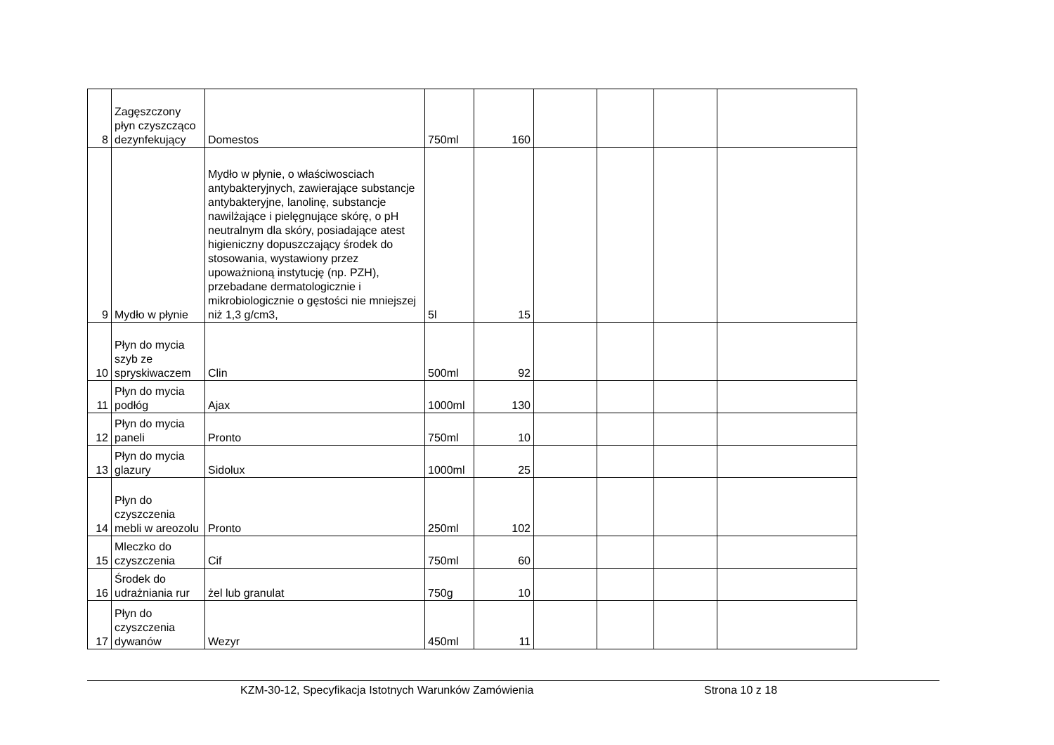| 8 | Zagęszczony płyn czyszcząco dezynfekujący | Domestos | 750ml | 160 | | | | |
| 9 | Mydło w płynie | Mydło w płynie, o właściwosciach antybakteryjnych, zawierające substancje antybakteryjne, lanolinę, substancje nawilżające i pielęgnujące skórę, o pH neutralnym dla skóry, posiadające atest higieniczny dopuszczający środek do stosowania, wystawiony przez upoważnioną instytucję (np. PZH), przebadane dermatologicznie i mikrobiologicznie o gęstości nie mniejszej niż 1,3 g/cm3, | 5l | 15 | | | | |
| 10 | Płyn do mycia szyb ze spryskiwaczem | Clin | 500ml | 92 | | | | |
| 11 | Płyn do mycia podłóg | Ajax | 1000ml | 130 | | | | |
| 12 | Płyn do mycia paneli | Pronto | 750ml | 10 | | | | |
| 13 | Płyn do mycia glazury | Sidolux | 1000ml | 25 | | | | |
| 14 | Płyn do czyszczenia mebli w areozolu | Pronto | 250ml | 102 | | | | |
| 15 | Mleczko do czyszczenia | Cif | 750ml | 60 | | | | |
| 16 | Środek do udrażniania rur | żel lub granulat | 750g | 10 | | | | |
| 17 | Płyn do czyszczenia dywanów | Wezyr | 450ml | 11 | | | | |
KZM-30-12, Specyfikacja Istotnych Warunków Zamówienia Strona 10 z 18